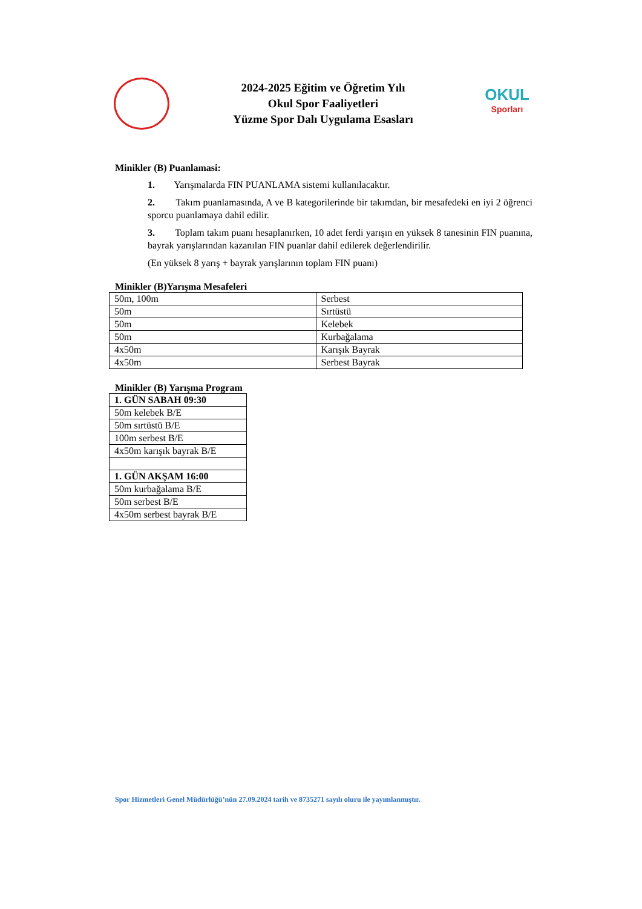2024-2025 Eğitim ve Öğretim Yılı
Okul Spor Faaliyetleri
Yüzme Spor Dalı Uygulama Esasları
OKUL
Sporları
Minikler (B) Puanlamasi:
1. Yarışmalarda FIN PUANLAMA sistemi kullanılacaktır.
2. Takım puanlamasında, A ve B kategorilerinde bir takımdan, bir mesafedeki en iyi 2 öğrenci sporcu puanlamaya dahil edilir.
3. Toplam takım puanı hesaplanırken, 10 adet ferdi yarışın en yüksek 8 tanesinin FIN puanına, bayrak yarışlarından kazanılan FIN puanlar dahil edilerek değerlendirilir.
(En yüksek 8 yarış + bayrak yarışlarının toplam FIN puanı)
Minikler (B)Yarışma Mesafeleri
| 50m, 100m | Serbest |
| 50m | Sırtüstü |
| 50m | Kelebek |
| 50m | Kurbağalama |
| 4x50m | Karışık Bayrak |
| 4x50m | Serbest Bayrak |
Minikler (B) Yarışma Program
| 1. GÜN SABAH 09:30 |
| 50m kelebek B/E |
| 50m sırtüstü B/E |
| 100m serbest B/E |
| 4x50m karışık bayrak B/E |
| 1. GÜN AKŞAM 16:00 |
| 50m kurbağalama B/E |
| 50m serbest B/E |
| 4x50m serbest bayrak B/E |
Spor Hizmetleri Genel Müdürlüğü’nün 27.09.2024 tarih ve 8735271 sayılı oluru ile yayımlanmıştır.